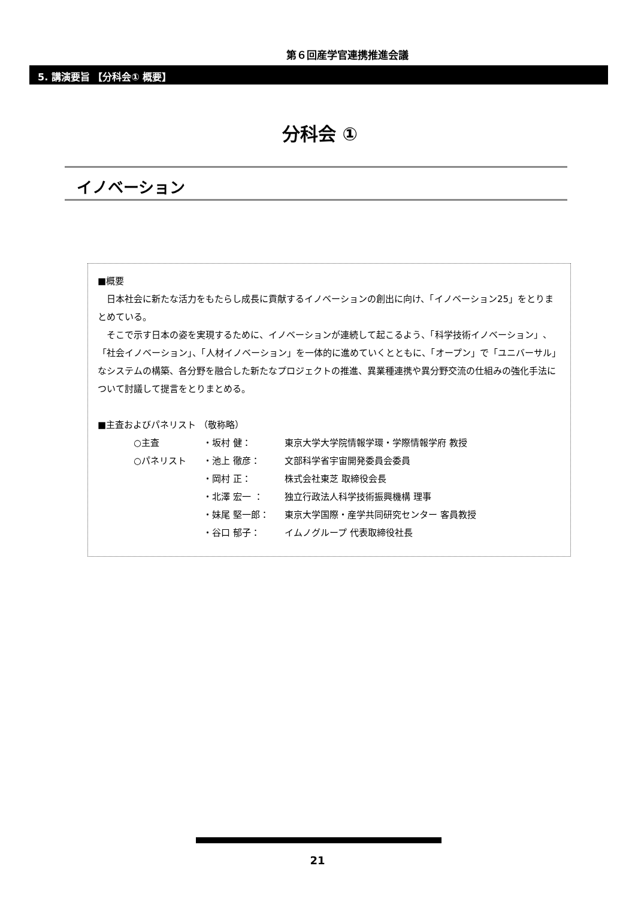第６回産学官連携推進会議
5. 講演要旨 【分科会① 概要】
分科会 ①
イノベーション
■概要
　日本社会に新たな活力をもたらし成長に貢献するイノベーションの創出に向け、「イノベーション25」をとりまとめている。
　そこで示す日本の姿を実現するために、イノベーションが連続して起こるよう、「科学技術イノベーション」、「社会イノベーション」、「人材イノベーション」を一体的に進めていくとともに、「オープン」で「ユニバーサル」なシステムの構築、各分野を融合した新たなプロジェクトの推進、異業種連携や異分野交流の仕組みの強化手法について討議して提言をとりまとめる。
■主査およびパネリスト （敬称略）
| ○主査 | ・坂村 健： | 東京大学大学院情報学環・学際情報学府 教授 |
| ○パネリスト | ・池上 徹彦： | 文部科学省宇宙開発委員会委員 |
| | ・岡村 正： | 株式会社東芝 取締役会長 |
| | ・北澤 宏一 ： | 独立行政法人科学技術振興機構 理事 |
| | ・妹尾 堅一郎： | 東京大学国際・産学共同研究センター 客員教授 |
| | ・谷口 郁子： | イムノグループ 代表取締役社長 |
21